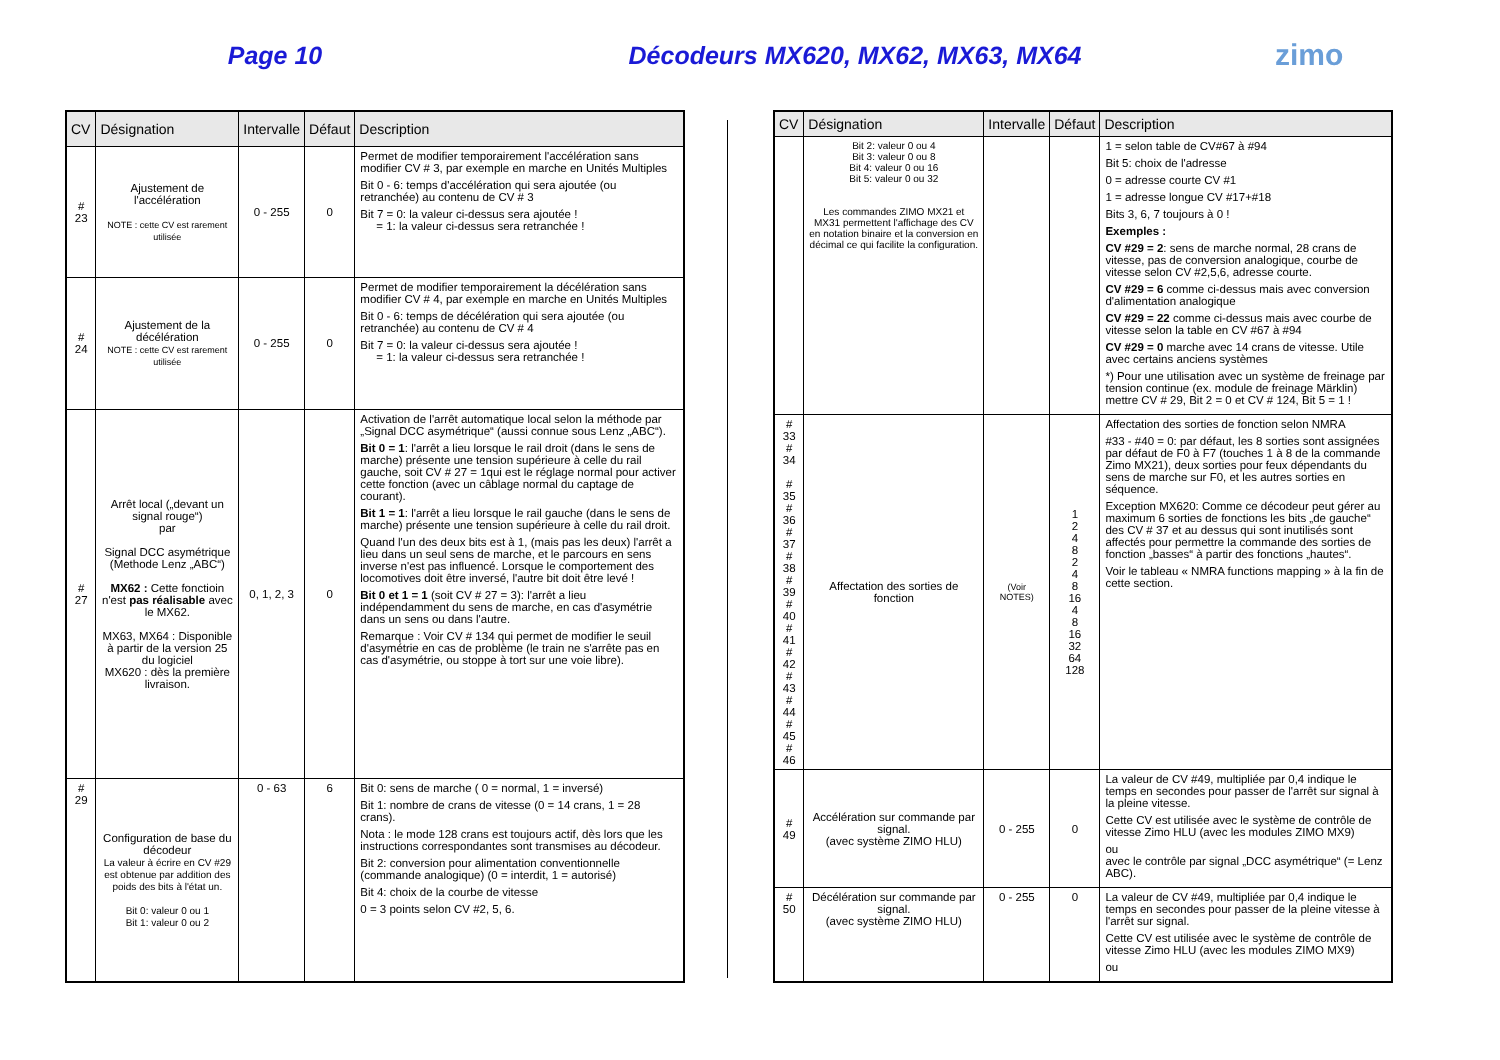Page 10 Décodeurs MX620, MX62, MX63, MX64
zimo
| CV | Désignation | Intervalle | Défaut | Description |
| --- | --- | --- | --- | --- |
| # 23 | Ajustement de l'accélération NOTE : cette CV est rarement utilisée | 0 - 255 | 0 | Permet de modifier temporairement l'accélération sans modifier CV # 3, par exemple en marche en Unités Multiples Bit 0 - 6: temps d'accélération qui sera ajoutée (ou retranchée) au contenu de CV # 3 Bit 7 = 0: la valeur ci-dessus sera ajoutée ! = 1: la valeur ci-dessus sera retranchée ! |
| # 24 | Ajustement de la décélération NOTE : cette CV est rarement utilisée | 0 - 255 | 0 | Permet de modifier temporairement la décélération sans modifier CV # 4, par exemple en marche en Unités Multiples Bit 0 - 6: temps de décélération qui sera ajoutée (ou retranchée) au contenu de CV # 4 Bit 7 = 0: la valeur ci-dessus sera ajoutée ! = 1: la valeur ci-dessus sera retranchée ! |
| # 27 | Arrêt local („devant un signal rouge“) par Signal DCC asymétrique (Methode Lenz „ABC“) MX62 : Cette fonctioin n'est pas réalisable avec le MX62. MX63, MX64 : Disponible à partir de la version 25 du logiciel MX620 : dès la première livraison. | 0, 1, 2, 3 | 0 | Activation de l'arrêt automatique local selon la méthode par „Signal DCC asymétrique“ (aussi connue sous Lenz „ABC“). Bit 0 = 1 : l'arrêt a lieu lorsque le rail droit (dans le sens de marche) présente une tension supérieure à celle du rail gauche, soit CV # 27 = 1qui est le réglage normal pour activer cette fonction (avec un câblage normal du captage de courant). Bit 1 = 1 : l'arrêt a lieu lorsque le rail gauche (dans le sens de marche) présente une tension supérieure à celle du rail droit. Quand l'un des deux bits est à 1, (mais pas les deux) l'arrêt a lieu dans un seul sens de marche, et le parcours en sens inverse n'est pas influencé. Lorsque le comportement des locomotives doit être inversé, l'autre bit doit être levé ! Bit 0 et 1 = 1 (soit CV # 27 = 3): l'arrêt a lieu indépendamment du sens de marche, en cas d'asymétrie dans un sens ou dans l'autre. Remarque : Voir CV # 134 qui permet de modifier le seuil d'asymétrie en cas de problème (le train ne s'arrête pas en cas d'asymétrie, ou stoppe à tort sur une voie libre). |
| # 29 | Configuration de base du décodeur La valeur à écrire en CV #29 est obtenue par addition des poids des bits à l'état un. Bit 0: valeur 0 ou 1 Bit 1: valeur 0 ou 2 | 0 - 63 | 6 | Bit 0: sens de marche ( 0 = normal, 1 = inversé) Bit 1: nombre de crans de vitesse (0 = 14 crans, 1 = 28 crans). Nota : le mode 128 crans est toujours actif, dès lors que les instructions correspondantes sont transmises au décodeur. Bit 2: conversion pour alimentation conventionnelle (commande analogique) (0 = interdit, 1 = autorisé) Bit 4: choix de la courbe de vitesse 0 = 3 points selon CV #2, 5, 6. |
| CV | Désignation | Intervalle | Défaut | Description |
| --- | --- | --- | --- | --- |
| | Bit 2: valeur 0 ou 4 Bit 3: valeur 0 ou 8 Bit 4: valeur 0 ou 16 Bit 5: valeur 0 ou 32 Les commandes ZIMO MX21 et MX31 permettent l'affichage des CV en notation binaire et la conversion en décimal ce qui facilite la configuration. | | | 1 = selon table de CV#67 à #94 Bit 5: choix de l'adresse 0 = adresse courte CV #1 1 = adresse longue CV #17+#18 Bits 3, 6, 7 toujours à 0 ! Exemples : CV #29 = 2 : sens de marche normal, 28 crans de vitesse, pas de conversion analogique, courbe de vitesse selon CV #2,5,6, adresse courte. CV #29 = 6 comme ci-dessus mais avec conversion d'alimentation analogique CV #29 = 22 comme ci-dessus mais avec courbe de vitesse selon la table en CV #67 à #94 CV #29 = 0 marche avec 14 crans de vitesse. Utile avec certains anciens systèmes *) Pour une utilisation avec un système de freinage par tension continue (ex. module de freinage Märklin) mettre CV # 29, Bit 2 = 0 et CV # 124, Bit 5 = 1 ! |
| # 33 # 34 # 35 # 36 # 37 # 38 # 39 # 40 # 41 # 42 # 43 # 44 # 45 # 46 | Affectation des sorties de fonction | (Voir NOTES) | 1 2 4 8 2 4 8 16 4 8 16 32 64 128 | Affectation des sorties de fonction selon NMRA #33 - #40 = 0: par défaut, les 8 sorties sont assignées par défaut de F0 à F7 (touches 1 à 8 de la commande Zimo MX21), deux sorties pour feux dépendants du sens de marche sur F0, et les autres sorties en séquence. Exception MX620: Comme ce décodeur peut gérer au maximum 6 sorties de fonctions les bits „de gauche“ des CV # 37 et au dessus qui sont inutilisés sont affectés pour permettre la commande des sorties de fonction „basses“ à partir des fonctions „hautes“. Voir le tableau « NMRA functions mapping » à la fin de cette section. |
| # 49 | Accélération sur commande par signal. (avec système ZIMO HLU) | 0 - 255 | 0 | La valeur de CV #49, multipliée par 0,4 indique le temps en secondes pour passer de l'arrêt sur signal à la pleine vitesse. Cette CV est utilisée avec le système de contrôle de vitesse Zimo HLU (avec les modules ZIMO MX9) ou avec le contrôle par signal „DCC asymétrique“ (= Lenz ABC). |
| # 50 | Décélération sur commande par signal. (avec système ZIMO HLU) | 0 - 255 | 0 | La valeur de CV #49, multipliée par 0,4 indique le temps en secondes pour passer de la pleine vitesse à l'arrêt sur signal. Cette CV est utilisée avec le système de contrôle de vitesse Zimo HLU (avec les modules ZIMO MX9) ou |